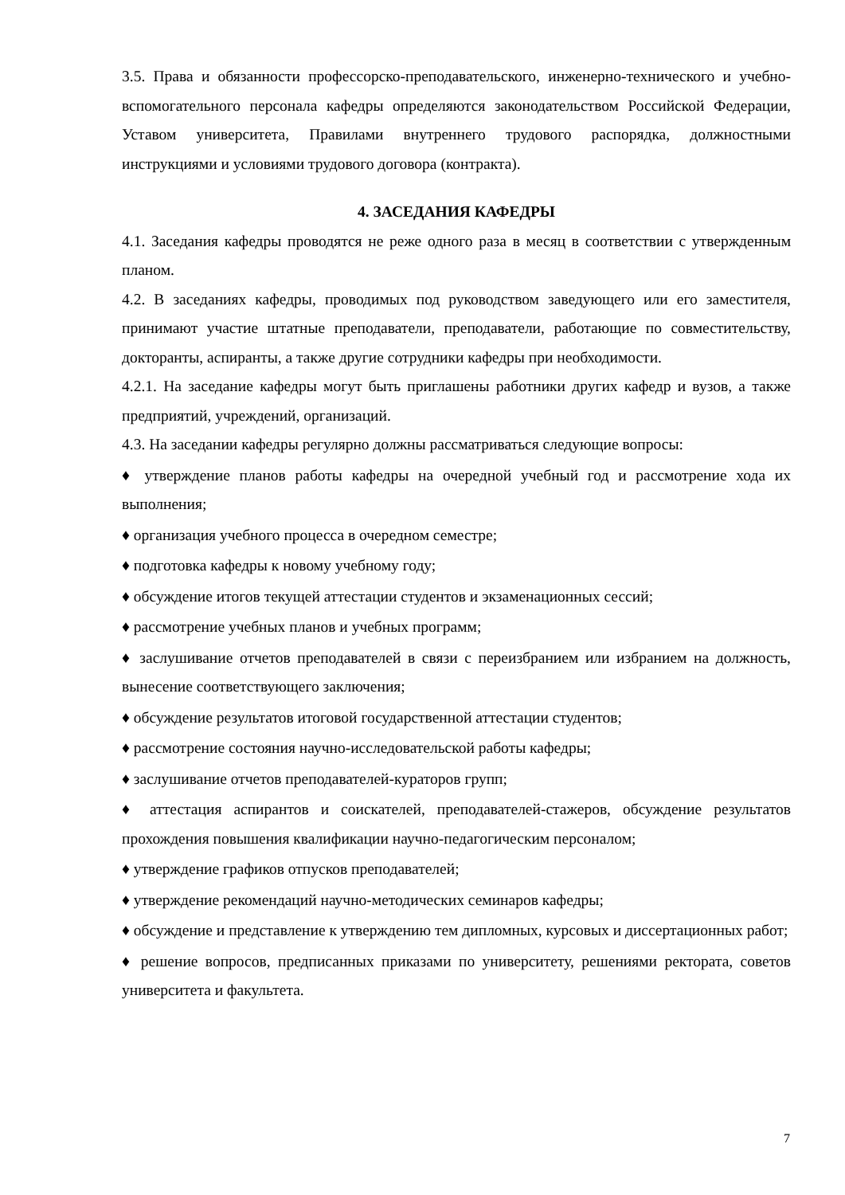3.5. Права и обязанности профессорско-преподавательского, инженерно-технического и учебно-вспомогательного персонала кафедры определяются законодательством Российской Федерации, Уставом университета, Правилами внутреннего трудового распорядка, должностными инструкциями и условиями трудового договора (контракта).
4. ЗАСЕДАНИЯ КАФЕДРЫ
4.1. Заседания кафедры проводятся не реже одного раза в месяц в соответствии с утвержденным планом.
4.2. В заседаниях кафедры, проводимых под руководством заведующего или его заместителя, принимают участие штатные преподаватели, преподаватели, работающие по совместительству, докторанты, аспиранты, а также другие сотрудники кафедры при необходимости.
4.2.1. На заседание кафедры могут быть приглашены работники других кафедр и вузов, а также предприятий, учреждений, организаций.
4.3. На заседании кафедры регулярно должны рассматриваться следующие вопросы:
♦ утверждение планов работы кафедры на очередной учебный год и рассмотрение хода их выполнения;
♦ организация учебного процесса в очередном семестре;
♦ подготовка кафедры к новому учебному году;
♦ обсуждение итогов текущей аттестации студентов и экзаменационных сессий;
♦ рассмотрение учебных планов и учебных программ;
♦ заслушивание отчетов преподавателей в связи с переизбранием или избранием на должность, вынесение соответствующего заключения;
♦ обсуждение результатов итоговой государственной аттестации студентов;
♦ рассмотрение состояния научно-исследовательской работы кафедры;
♦ заслушивание отчетов преподавателей-кураторов групп;
♦ аттестация аспирантов и соискателей, преподавателей-стажеров, обсуждение результатов прохождения повышения квалификации научно-педагогическим персоналом;
♦ утверждение графиков отпусков преподавателей;
♦ утверждение рекомендаций научно-методических семинаров кафедры;
♦ обсуждение и представление к утверждению тем дипломных, курсовых и диссертационных работ;
♦ решение вопросов, предписанных приказами по университету, решениями ректората, советов университета и факультета.
7